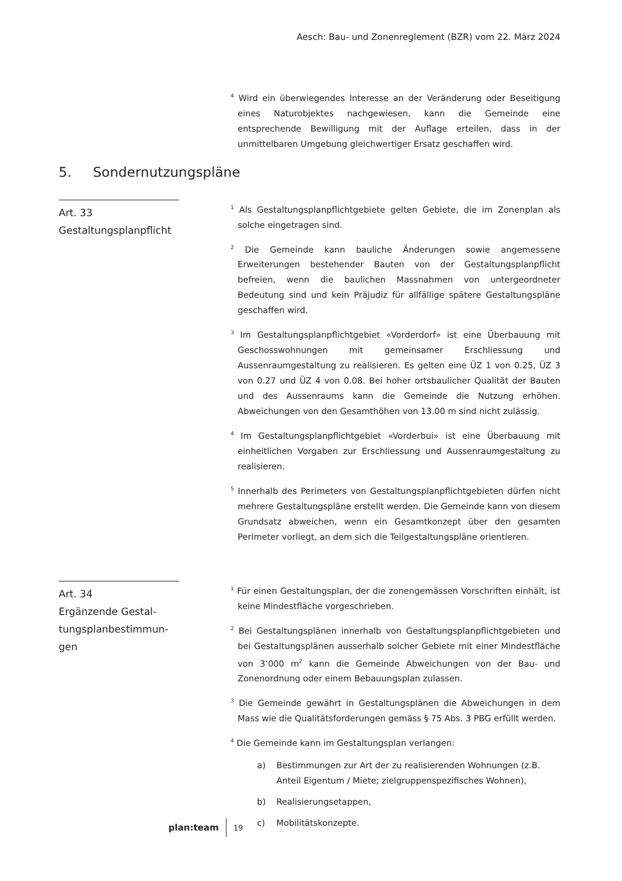Aesch: Bau- und Zonenreglement (BZR) vom 22. März 2024
<sup>4</sup> Wird ein überwiegendes Interesse an der Veränderung oder Beseitigung eines Naturobjektes nachgewiesen, kann die Gemeinde eine entsprechende Bewilligung mit der Auflage erteilen, dass in der unmittelbaren Umgebung gleichwertiger Ersatz geschaffen wird.
5. Sondernutzungspläne
Art. 33
Gestaltungsplanpflicht
<sup>1</sup> Als Gestaltungsplanpflichtgebiete gelten Gebiete, die im Zonenplan als solche eingetragen sind.
<sup>2</sup> Die Gemeinde kann bauliche Änderungen sowie angemessene Erweiterungen bestehender Bauten von der Gestaltungsplanpflicht befreien, wenn die baulichen Massnahmen von untergeordneter Bedeutung sind und kein Präjudiz für allfällige spätere Gestaltungspläne geschaffen wird.
<sup>3</sup> Im Gestaltungsplanpflichtgebiet «Vorderdorf» ist eine Überbauung mit Geschosswohnungen mit gemeinsamer Erschliessung und Aussenraumgestaltung zu realisieren. Es gelten eine ÜZ 1 von 0.25, ÜZ 3 von 0.27 und ÜZ 4 von 0.08. Bei hoher ortsbaulicher Qualität der Bauten und des Aussenraums kann die Gemeinde die Nutzung erhöhen. Abweichungen von den Gesamthöhen von 13.00 m sind nicht zulässig.
<sup>4</sup> Im Gestaltungsplanpflichtgebiet «Vorderbui» ist eine Überbauung mit einheitlichen Vorgaben zur Erschliessung und Aussenraumgestaltung zu realisieren.
<sup>5</sup> Innerhalb des Perimeters von Gestaltungsplanpflichtgebieten dürfen nicht mehrere Gestaltungspläne erstellt werden. Die Gemeinde kann von diesem Grundsatz abweichen, wenn ein Gesamtkonzept über den gesamten Perimeter vorliegt, an dem sich die Teilgestaltungspläne orientieren.
Art. 34
Ergänzende Gestal-
tungsplanbestimmun-
gen
<sup>1</sup> Für einen Gestaltungsplan, der die zonengemässen Vorschriften einhält, ist keine Mindestfläche vorgeschrieben.
<sup>2</sup> Bei Gestaltungsplänen innerhalb von Gestaltungsplanpflichtgebieten und bei Gestaltungsplänen ausserhalb solcher Gebiete mit einer Mindestfläche von 3’000 m<sup>2</sup> kann die Gemeinde Abweichungen von der Bau- und Zonenordnung oder einem Bebauungsplan zulassen.
<sup>3</sup> Die Gemeinde gewährt in Gestaltungsplänen die Abweichungen in dem Mass wie die Qualitätsforderungen gemäss § 75 Abs. 3 PBG erfüllt werden.
<sup>4</sup> Die Gemeinde kann im Gestaltungsplan verlangen:
a) Bestimmungen zur Art der zu realisierenden Wohnungen (z.B. Anteil Eigentum / Miete; zielgruppenspezifisches Wohnen),
b) Realisierungsetappen,
c) Mobilitätskonzepte.
plan:team 19